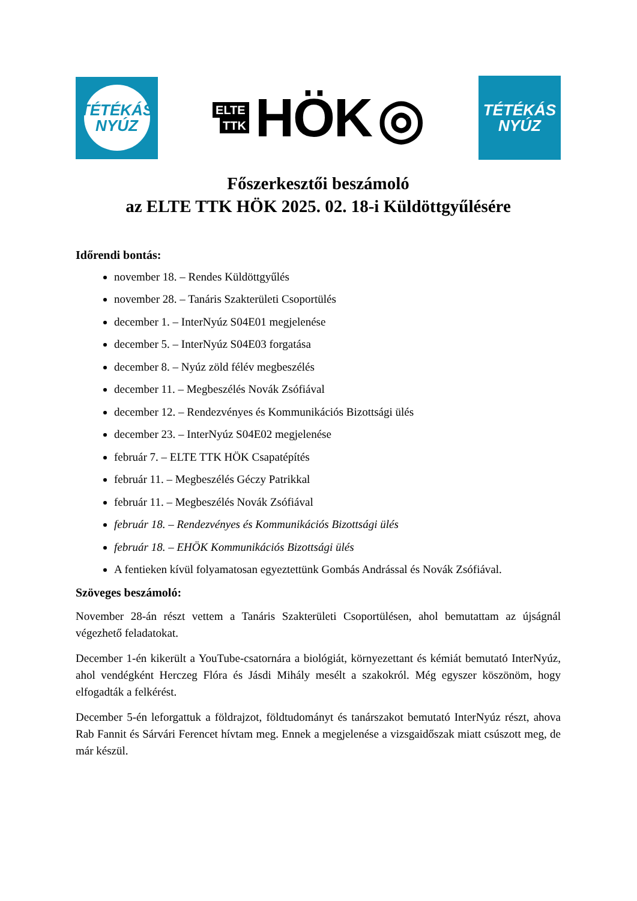TÉTÉKÁS
NYÚZ
ELTE
TTK
HÖK ◎
TÉTÉKÁS
NYÚZ
Főszerkesztői beszámoló
az ELTE TTK HÖK 2025. 02. 18-i Küldöttgyűlésére
Időrendi bontás:
november 18. – Rendes Küldöttgyűlés
november 28. – Tanáris Szakterületi Csoportülés
december 1. – InterNyúz S04E01 megjelenése
december 5. – InterNyúz S04E03 forgatása
december 8. – Nyúz zöld félév megbeszélés
december 11. – Megbeszélés Novák Zsófiával
december 12. – Rendezvényes és Kommunikációs Bizottsági ülés
december 23. – InterNyúz S04E02 megjelenése
február 7. – ELTE TTK HÖK Csapatépítés
február 11. – Megbeszélés Géczy Patrikkal
február 11. – Megbeszélés Novák Zsófiával
február 18. – Rendezvényes és Kommunikációs Bizottsági ülés
február 18. – EHÖK Kommunikációs Bizottsági ülés
A fentieken kívül folyamatosan egyeztettünk Gombás Andrással és Novák Zsófiával.
Szöveges beszámoló:
November 28-án részt vettem a Tanáris Szakterületi Csoportülésen, ahol bemutattam az újságnál végezhető feladatokat.
December 1-én kikerült a YouTube-csatornára a biológiát, környezettant és kémiát bemutató InterNyúz, ahol vendégként Herczeg Flóra és Jásdi Mihály mesélt a szakokról. Még egyszer köszönöm, hogy elfogadták a felkérést.
December 5-én leforgattuk a földrajzot, földtudományt és tanárszakot bemutató InterNyúz részt, ahova Rab Fannit és Sárvári Ferencet hívtam meg. Ennek a megjelenése a vizsgaidőszak miatt csúszott meg, de már készül.